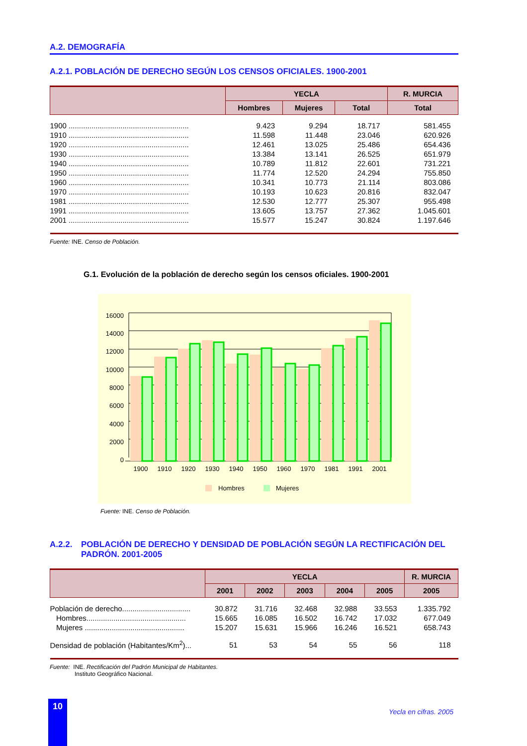A.2. DEMOGRAFÍA
A.2.1. POBLACIÓN DE DERECHO SEGÚN LOS CENSOS OFICIALES. 1900-2001
| | YECLA | | | R. MURCIA |
| --- | --- | --- | --- | --- |
| | Hombres | Mujeres | Total | Total |
| 1900 .......................................................... | 9.423 | 9.294 | 18.717 | 581.455 |
| 1910 .......................................................... | 11.598 | 11.448 | 23.046 | 620.926 |
| 1920 .......................................................... | 12.461 | 13.025 | 25.486 | 654.436 |
| 1930 .......................................................... | 13.384 | 13.141 | 26.525 | 651.979 |
| 1940 .......................................................... | 10.789 | 11.812 | 22.601 | 731.221 |
| 1950 .......................................................... | 11.774 | 12.520 | 24.294 | 755.850 |
| 1960 .......................................................... | 10.341 | 10.773 | 21.114 | 803.086 |
| 1970 .......................................................... | 10.193 | 10.623 | 20.816 | 832.047 |
| 1981 .......................................................... | 12.530 | 12.777 | 25.307 | 955.498 |
| 1991 .......................................................... | 13.605 | 13.757 | 27.362 | 1.045.601 |
| 2001 .......................................................... | 15.577 | 15.247 | 30.824 | 1.197.646 |
Fuente: INE. Censo de Población.
G.1. Evolución de la población de derecho según los censos oficiales. 1900-2001
16000
14000
12000
10000
8000
6000
4000
2000
0
1900
1910
1920
1930
1940
1950
1960
1970
1981
1991
2001
Hombres
Mujeres
Fuente: INE. Censo de Población.
A.2.2. POBLACIÓN DE DERECHO Y DENSIDAD DE POBLACIÓN SEGÚN LA RECTIFICACIÓN DEL PADRÓN. 2001-2005
| | YECLA | | | | | R. MURCIA |
| --- | --- | --- | --- | --- | --- | --- |
| | 2001 | 2002 | 2003 | 2004 | 2005 | 2005 |
| Población de derecho................................. | 30.872 | 31.716 | 32.468 | 32.988 | 33.553 | 1.335.792 |
| Hombres................................................ | 15.665 | 16.085 | 16.502 | 16.742 | 17.032 | 677.049 |
| Mujeres ................................................ | 15.207 | 15.631 | 15.966 | 16.246 | 16.521 | 658.743 |
| Densidad de población (Habitantes/Km<sup>2</sup>)... | 51 | 53 | 54 | 55 | 56 | 118 |
Fuente: INE. Rectificación del Padrón Municipal de Habitantes.
Instituto Geográfico Nacional.
10
Yecla en cifras. 2005